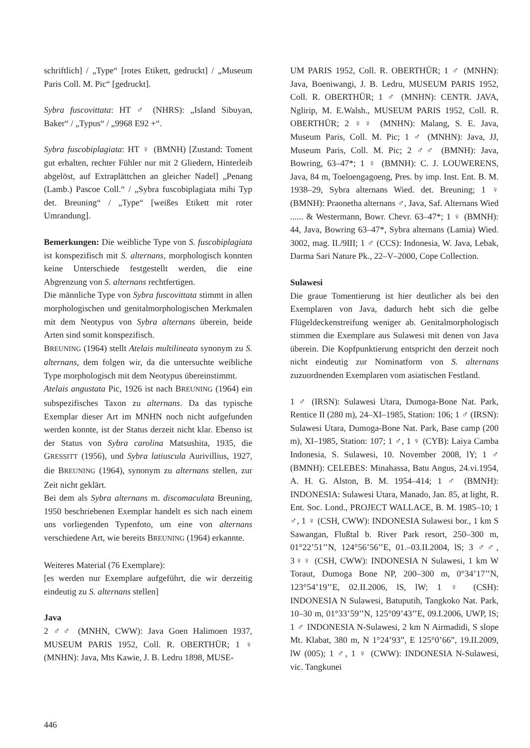schriftlich] / „Type“ [rotes Etikett, gedruckt] / „Museum Paris Coll. M. Pic“ [gedruckt].
Sybra fuscovittata: HT ♂ (NHRS): „Island Sibuyan, Baker“ / „Typus“ / „9968 E92 +“.
Sybra fuscobiplagiata: HT ♀ (BMNH) [Zustand: Toment gut erhalten, rechter Fühler nur mit 2 Gliedern, Hinterleib abgelöst, auf Extraplättchen an gleicher Nadel] „Penang (Lamb.) Pascoe Coll.“ / „Sybra fuscobiplagiata mihi Typ det. Breuning“ / „Type“ [weißes Etikett mit roter Umrandung].
Bemerkungen: Die weibliche Type von S. fuscobiplagiata ist konspezifisch mit S. alternans, morphologisch konnten keine Unterschiede festgestellt werden, die eine Abgrenzung von S. alternans rechtfertigen.
Die männliche Type von Sybra fuscovittata stimmt in allen morphologischen und genitalmorphologischen Merkmalen mit dem Neotypus von Sybra alternans überein, beide Arten sind somit konspezifisch.
BREUNING (1964) stellt Atelais multilineata synonym zu S. alternans, dem folgen wir, da die untersuchte weibliche Type morphologisch mit dem Neotypus übereinstimmt.
Atelais angustata Pic, 1926 ist nach BREUNING (1964) ein subspezifisches Taxon zu alternans. Da das typische Exemplar dieser Art im MNHN noch nicht aufgefunden werden konnte, ist der Status derzeit nicht klar. Ebenso ist der Status von Sybra carolina Matsushita, 1935, die GRESSITT (1956), und Sybra latiuscula Aurivillius, 1927, die BREUNING (1964), synonym zu alternans stellen, zur Zeit nicht geklärt.
Bei dem als Sybra alternans m. discomaculata Breuning, 1950 beschriebenen Exemplar handelt es sich nach einem uns vorliegenden Typenfoto, um eine von alternans verschiedene Art, wie bereits BREUNING (1964) erkannte.
Weiteres Material (76 Exemplare):
[es werden nur Exemplare aufgeführt, die wir derzeitig eindeutig zu S. alternans stellen]
Java
2 ♂♂ (MNHN, CWW): Java Goen Halimoen 1937, MUSEUM PARIS 1952, Coll. R. OBERTHÜR; 1 ♀ (MNHN): Java, Mts Kawie, J. B. Ledru 1898, MUSE-
UM PARIS 1952, Coll. R. OBERTHÜR; 1 ♂ (MNHN): Java, Boeniwangi, J. B. Ledru, MUSEUM PARIS 1952, Coll. R. OBERTHÜR; 1 ♂ (MNHN): CENTR. JAVA, Nglirip, M. E.Walsh., MUSEUM PARIS 1952, Coll. R. OBERTHÜR; 2 ♀♀ (MNHN): Malang, S. E. Java, Museum Paris, Coll. M. Pic; 1 ♂ (MNHN): Java, JJ, Museum Paris, Coll. M. Pic; 2 ♂♂ (BMNH): Java, Bowring, 63–47*; 1 ♀ (BMNH): C. J. LOUWERENS, Java, 84 m, Toeloengagoeng, Pres. by imp. Inst. Ent. B. M. 1938–29, Sybra alternans Wied. det. Breuning; 1 ♀ (BMNH): Praonetha alternans ♂, Java, Saf. Alternans Wied ...... & Westermann, Bowr. Chevr. 63–47*; 1 ♀ (BMNH): 44, Java, Bowring 63–47*, Sybra alternans (Lamia) Wied. 3002, mag. II./9III; 1 ♂ (CCS): Indonesia, W. Java, Lebak, Darma Sari Nature Pk., 22–V–2000, Cope Collection.
Sulawesi
Die graue Tomentierung ist hier deutlicher als bei den Exemplaren von Java, dadurch hebt sich die gelbe Flügeldeckenstreifung weniger ab. Genitalmorphologisch stimmen die Exemplare aus Sulawesi mit denen von Java überein. Die Kopfpunktierung entspricht den derzeit noch nicht eindeutig zur Nominatform von S. alternans zuzuordnenden Exemplaren vom asiatischen Festland.
1 ♂ (IRSN): Sulawesi Utara, Dumoga-Bone Nat. Park, Rentice II (280 m), 24–XI–1985, Station: 106; 1 ♂ (IRSN): Sulawesi Utara, Dumoga-Bone Nat. Park, Base camp (200 m), XI–1985, Station: 107; 1 ♂, 1 ♀ (CYB): Laiya Camba Indonesia, S. Sulawesi, 10. November 2008, lY; 1 ♂ (BMNH): CELEBES: Minahassa, Batu Angus, 24.vi.1954, A. H. G. Alston, B. M. 1954–414; 1 ♂ (BMNH): INDONESIA: Sulawesi Utara, Manado, Jan. 85, at light, R. Ent. Soc. Lond., PROJECT WALLACE, B. M. 1985–10; 1 ♂, 1 ♀ (CSH, CWW): INDONESIA Sulawesi bor., 1 km S Sawangan, Flußtal b. River Park resort, 250–300 m, 01°22’51’’N, 124°56’56’’E, 01.–03.II.2004, lS; 3 ♂♂, 3♀♀ (CSH, CWW): INDONESIA N Sulawesi, 1 km W Toraut, Dumoga Bone NP, 200–300 m, 0°34’17’’N, 123°54’19’’E, 02.II.2006, lS, lW; 1 ♀ (CSH): INDONESIA N Sulawesi, Batuputih, Tangkoko Nat. Park, 10–30 m, 01°33’59’’N, 125°09’43’’E, 09.I.2006, UWP, lS; 1 ♂ INDONESIA N-Sulawesi, 2 km N Airmadidi, S slope Mt. Klabat, 380 m, N 1°24’93”, E 125°0’66”, 19.II.2009, lW (005); 1 ♂, 1 ♀ (CWW): INDONESIA N-Sulawesi, vic. Tangkunei
446